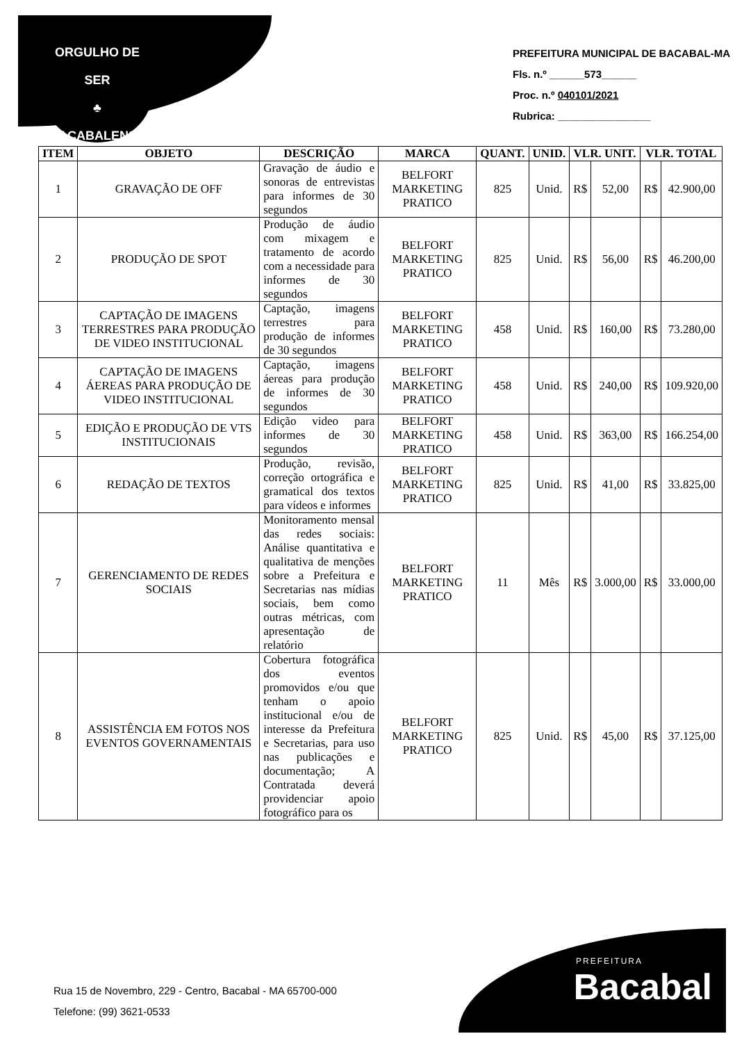ORGULHO DE SER
♣
BACABALENSE
PREFEITURA MUNICIPAL DE BACABAL-MA
Fls. n.º ______573______
Proc. n.º 040101/2021
Rubrica: ________________
| ITEM | OBJETO | DESCRIÇÃO | MARCA | QUANT. | UNID. | VLR. UNIT. | | VLR. TOTAL | |
| --- | --- | --- | --- | --- | --- | --- | --- | --- | --- |
| 1 | GRAVAÇÃO DE OFF | Gravação de áudio e sonoras de entrevistas para informes de 30 segundos | BELFORT MARKETING PRATICO | 825 | Unid. | R$ | 52,00 | R$ | 42.900,00 |
| 2 | PRODUÇÃO DE SPOT | Produção de áudio com mixagem e tratamento de acordo com a necessidade para informes de 30 segundos | BELFORT MARKETING PRATICO | 825 | Unid. | R$ | 56,00 | R$ | 46.200,00 |
| 3 | CAPTAÇÃO DE IMAGENS TERRESTRES PARA PRODUÇÃO DE VIDEO INSTITUCIONAL | Captação, imagens terrestres para produção de informes de 30 segundos | BELFORT MARKETING PRATICO | 458 | Unid. | R$ | 160,00 | R$ | 73.280,00 |
| 4 | CAPTAÇÃO DE IMAGENS ÁEREAS PARA PRODUÇÃO DE VIDEO INSTITUCIONAL | Captação, imagens áereas para produção de informes de 30 segundos | BELFORT MARKETING PRATICO | 458 | Unid. | R$ | 240,00 | R$ | 109.920,00 |
| 5 | EDIÇÃO E PRODUÇÃO DE VTS INSTITUCIONAIS | Edição video para informes de 30 segundos | BELFORT MARKETING PRATICO | 458 | Unid. | R$ | 363,00 | R$ | 166.254,00 |
| 6 | REDAÇÃO DE TEXTOS | Produção, revisão, correção ortográfica e gramatical dos textos para vídeos e informes | BELFORT MARKETING PRATICO | 825 | Unid. | R$ | 41,00 | R$ | 33.825,00 |
| 7 | GERENCIAMENTO DE REDES SOCIAIS | Monitoramento mensal das redes sociais: Análise quantitativa e qualitativa de menções sobre a Prefeitura e Secretarias nas mídias sociais, bem como outras métricas, com apresentação de relatório | BELFORT MARKETING PRATICO | 11 | Mês | R$ | 3.000,00 | R$ | 33.000,00 |
| 8 | ASSISTÊNCIA EM FOTOS NOS EVENTOS GOVERNAMENTAIS | Cobertura fotográfica dos eventos promovidos e/ou que tenham o apoio institucional e/ou de interesse da Prefeitura e Secretarias, para uso nas publicações e documentação; A Contratada deverá providenciar apoio fotográfico para os | BELFORT MARKETING PRATICO | 825 | Unid. | R$ | 45,00 | R$ | 37.125,00 |
Rua 15 de Novembro, 229 - Centro, Bacabal - MA 65700-000
Telefone: (99) 3621-0533
PREFEITURA
Bacabal